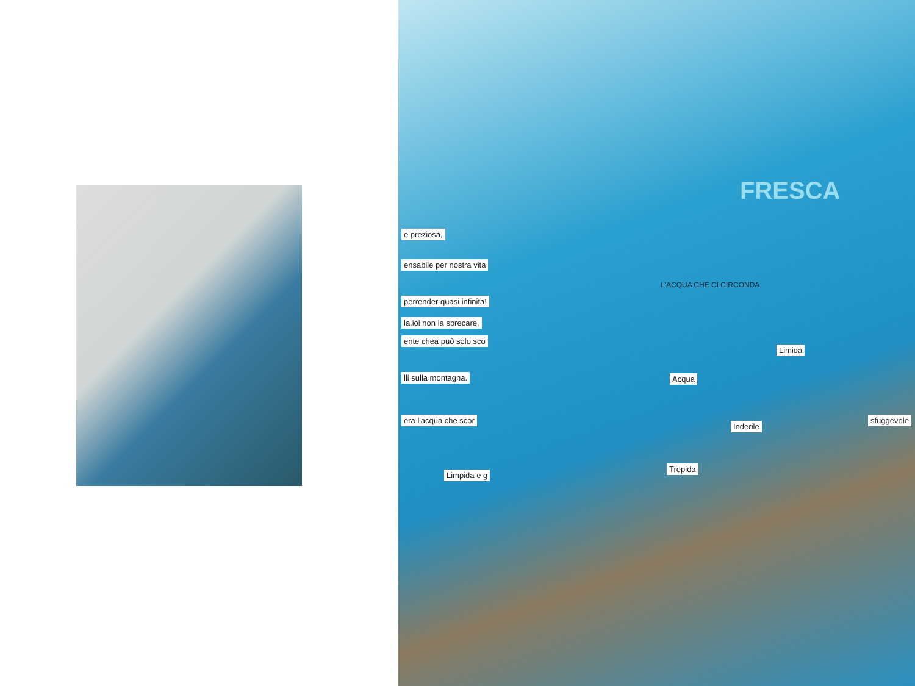e preziosa,
ensabile per nostra vita
perrender quasi infinita!
la,ioi non la sprecare,
ente chea può solo sco
lli sulla montagna.
era l'acqua che scor
Limpida e g
Limida
Acqua
Inderile
sfuggevole
Trepida
L'ACQUA CHE CI CIRCONDA
FRESCA